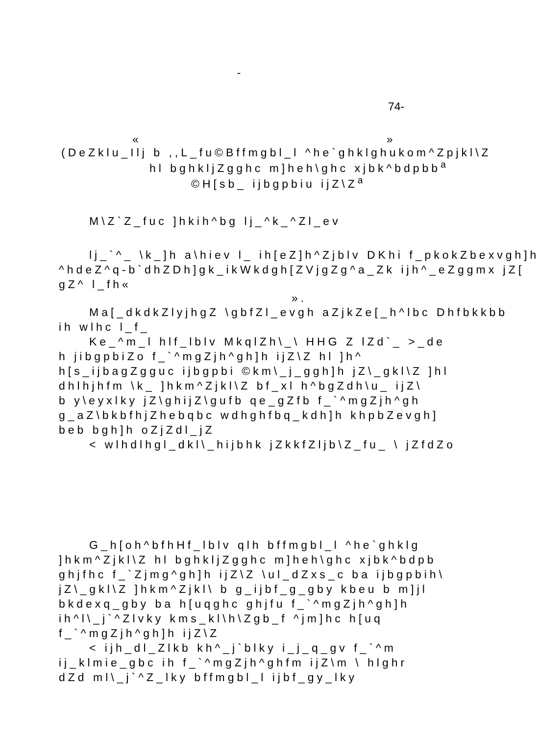-
74-
« »
(DeZklu_Ilj b ,,L_fu©Bffmgbl_l ^he`ghklghukom^Zpjkl\Z
hl bghkljZgghc m]heh\ghc xjbk^bdpbb<sup>a</sup>
©H[sb_ ijbgpbiu ijZ\Z<sup>a</sup>
M\Z`Z_fuc ]hkih^bg lj_^k_^Zl_ev
lj_`^_ \k_]h a\hiev l_ ih[eZ]h^Zjblv DKhi f_pkokZbexvgh]h
^hdeZ^q-b`dhZDh]gk_ikWkdgh[ZVjgZg^a_Zk ijh^_eZggmx jZ[
gZ^ l_fh«
».
Ma[_dkdkZlyjhgZ \gbfZl_evgh aZjkZe[_h^lbc Dhfbkkbb
ih wlhc l_f_
Ke_^m_l hlf_lblv MkqlZh\_\ HHG Z lZd`_ >_de
h jibgpbiZo f_`^mgZjh^gh]h ijZ\Z hl ]h^
h[s_ijbagZgguc ijbgpbi ©km\_j_ggh]h jZ\_gkl\Z ]hl
dhlhjhfm \k_ ]hkm^Zjkl\Z bf_xl h^bgZdh\u_ ijZ\
b y\eyxlky jZ\ghijZ\gufb qe_gZfb f_`^mgZjh^gh
g_aZ\bkbfhjZhebqbc wdhghfbq_kdh]h khpbZevgh]
beb bgh]h oZjZdl_jZ
< wlhdlhgl_dkl\_hijbhk jZkkfZljb\Z_fu_ \ jZfdZo
G_h[oh^bfhHf_lblv qlh bffmgbl_l ^he`ghklg
]hkm^Zjkl\Z hl bghkljZgghc m]heh\ghc xjbk^bdpb
ghjfhc f_`Zjmg^gh]h ijZ\Z \ul_dZxs_c ba ijbgpbih\
jZ\_gkl\Z ]hkm^Zjkl\ b g_ijbf_g_gby kbeu b m]jl
bkdexq_gby ba h[uqghc ghjfu f_`^mgZjh^gh]h
ih^l\_j`^Zlvky kms_kl\h\Zgb_f ^jm]hc h[uq
f_`^mgZjh^gh]h ijZ\Z
< ijh_dl_Zlkb kh^_j`blky i_j_q_gv f_`^m
ij_klmie_gbc ih f_`^mgZjh^ghfm ijZ\m \ hlghr
dZd ml\_j`^Z_lky bffmgbl_l ijbf_gy_lky